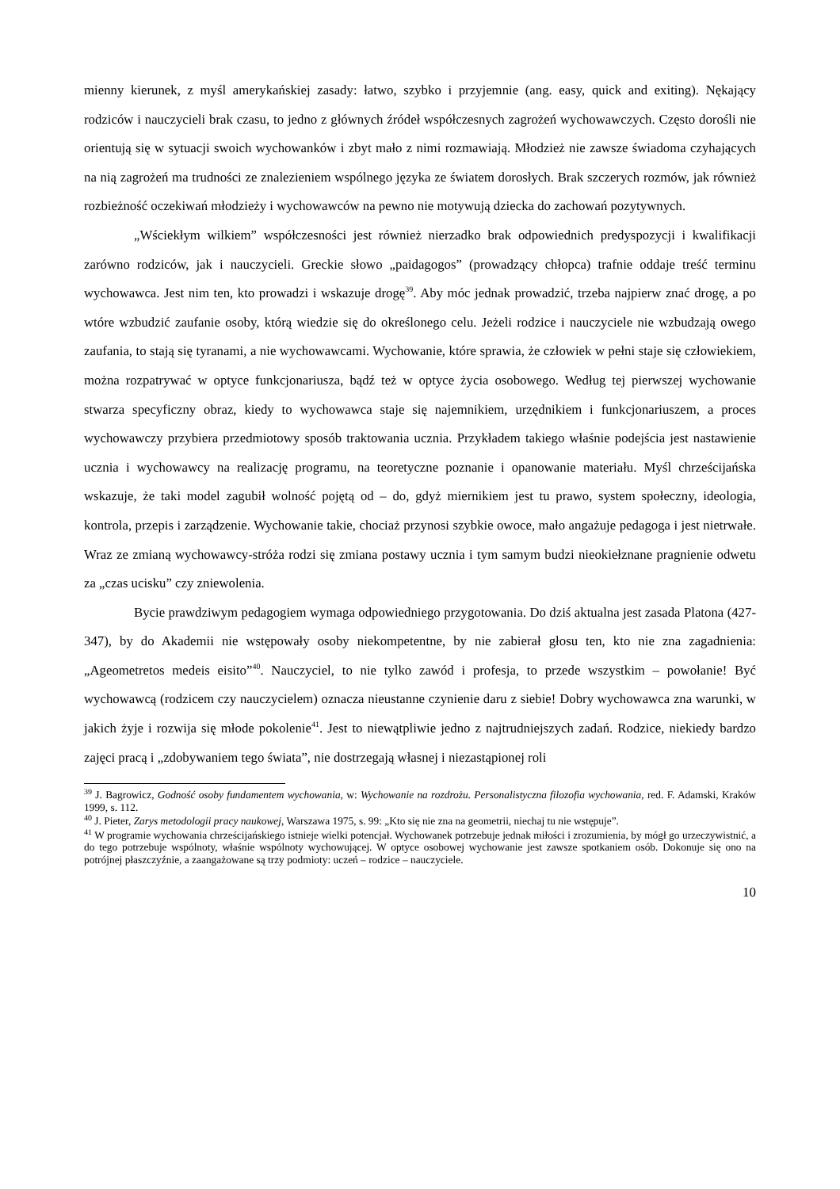mienny kierunek, z myśl amerykańskiej zasady: łatwo, szybko i przyjemnie (ang. easy, quick and exiting). Nękający rodziców i nauczycieli brak czasu, to jedno z głównych źródeł współczesnych zagrożeń wychowawczych. Często dorośli nie orientują się w sytuacji swoich wychowanków i zbyt mało z nimi rozmawiają. Młodzież nie zawsze świadoma czyhających na nią zagrożeń ma trudności ze znalezieniem wspólnego języka ze światem dorosłych. Brak szczerych rozmów, jak również rozbieżność oczekiwań młodzieży i wychowawców na pewno nie motywują dziecka do zachowań pozytywnych.
„Wściekłym wilkiem” współczesności jest również nierzadko brak odpowiednich predyspozycji i kwalifikacji zarówno rodziców, jak i nauczycieli. Greckie słowo „paidagogos” (prowadzący chłopca) trafnie oddaje treść terminu wychowawca. Jest nim ten, kto prowadzi i wskazuje drogę<sup>39</sup>. Aby móc jednak prowadzić, trzeba najpierw znać drogę, a po wtóre wzbudzić zaufanie osoby, którą wiedzie się do określonego celu. Jeżeli rodzice i nauczyciele nie wzbudzają owego zaufania, to stają się tyranami, a nie wychowawcami. Wychowanie, które sprawia, że człowiek w pełni staje się człowiekiem, można rozpatrywać w optyce funkcjonariusza, bądź też w optyce życia osobowego. Według tej pierwszej wychowanie stwarza specyficzny obraz, kiedy to wychowawca staje się najemnikiem, urzędnikiem i funkcjonariuszem, a proces wychowawczy przybiera przedmiotowy sposób traktowania ucznia. Przykładem takiego właśnie podejścia jest nastawienie ucznia i wychowawcy na realizację programu, na teoretyczne poznanie i opanowanie materiału. Myśl chrześcijańska wskazuje, że taki model zagubił wolność pojętą od – do, gdyż miernikiem jest tu prawo, system społeczny, ideologia, kontrola, przepis i zarządzenie. Wychowanie takie, chociaż przynosi szybkie owoce, mało angażuje pedagoga i jest nietrwałe. Wraz ze zmianą wychowawcy-stróża rodzi się zmiana postawy ucznia i tym samym budzi nieokiełznane pragnienie odwetu za „czas ucisku” czy zniewolenia.
Bycie prawdziwym pedagogiem wymaga odpowiedniego przygotowania. Do dziś aktualna jest zasada Platona (427-347), by do Akademii nie wstępowały osoby niekompetentne, by nie zabierał głosu ten, kto nie zna zagadnienia: „Ageometretos medeis eisito”<sup>40</sup>. Nauczyciel, to nie tylko zawód i profesja, to przede wszystkim – powołanie! Być wychowawcą (rodzicem czy nauczycielem) oznacza nieustanne czynienie daru z siebie! Dobry wychowawca zna warunki, w jakich żyje i rozwija się młode pokolenie<sup>41</sup>. Jest to niewątpliwie jedno z najtrudniejszych zadań. Rodzice, niekiedy bardzo zajęci pracą i „zdobywaniem tego świata”, nie dostrzegają własnej i niezastąpionej roli
<sup>39</sup> J. Bagrowicz, Godność osoby fundamentem wychowania, w: Wychowanie na rozdrożu. Personalistyczna filozofia wychowania, red. F. Adamski, Kraków 1999, s. 112.
<sup>40</sup> J. Pieter, Zarys metodologii pracy naukowej, Warszawa 1975, s. 99: „Kto się nie zna na geometrii, niechaj tu nie wstępuje”.
<sup>41</sup> W programie wychowania chrześcijańskiego istnieje wielki potencjał. Wychowanek potrzebuje jednak miłości i zrozumienia, by mógł go urzeczywistnić, a do tego potrzebuje wspólnoty, właśnie wspólnoty wychowującej. W optyce osobowej wychowanie jest zawsze spotkaniem osób. Dokonuje się ono na potrójnej płaszczyźnie, a zaangażowane są trzy podmioty: uczeń – rodzice – nauczyciele.
10